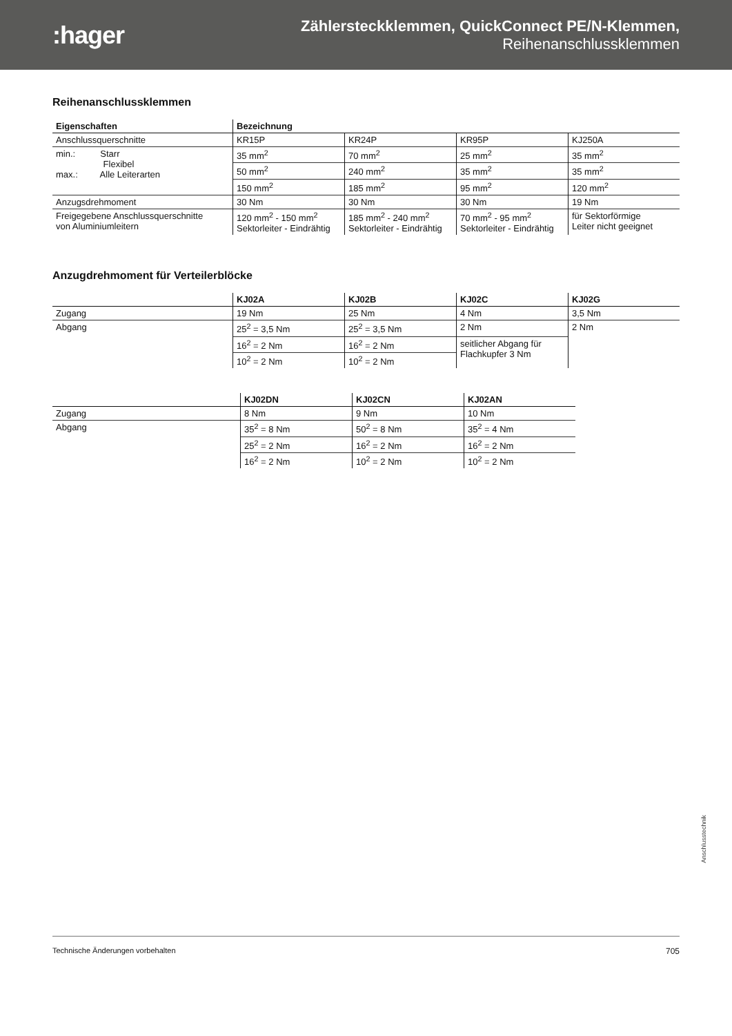:hager
Zählersteckklemmen, QuickConnect PE/N-Klemmen,
Reihenanschlussklemmen
Reihenanschlussklemmen
| Eigenschaften | Bezeichnung | | | |
| --- | --- | --- | --- | --- |
| Anschlussquerschnitte | KR15P | KR24P | KR95P | KJ250A |
| min.: Starr Flexibel max.: Alle Leiterarten | 35 mm<sup>2</sup> | 70 mm<sup>2</sup> | 25 mm<sup>2</sup> | 35 mm<sup>2</sup> |
| | 50 mm<sup>2</sup> | 240 mm<sup>2</sup> | 35 mm<sup>2</sup> | 35 mm<sup>2</sup> |
| | 150 mm<sup>2</sup> | 185 mm<sup>2</sup> | 95 mm<sup>2</sup> | 120 mm<sup>2</sup> |
| Anzugsdrehmoment | 30 Nm | 30 Nm | 30 Nm | 19 Nm |
| Freigegebene Anschlussquerschnitte von Aluminiumleitern | 120 mm<sup>2</sup> - 150 mm<sup>2</sup> Sektorleiter - Eindrähtig | 185 mm<sup>2</sup> - 240 mm<sup>2</sup> Sektorleiter - Eindrähtig | 70 mm<sup>2</sup> - 95 mm<sup>2</sup> Sektorleiter - Eindrähtig | für Sektorförmige Leiter nicht geeignet |
Anzugdrehmoment für Verteilerblöcke
| | KJ02A | KJ02B | KJ02C | KJ02G |
| --- | --- | --- | --- | --- |
| Zugang | 19 Nm | 25 Nm | 4 Nm | 3,5 Nm |
| Abgang | 25<sup>2</sup> = 3,5 Nm | 25<sup>2</sup> = 3,5 Nm | 2 Nm | 2 Nm |
| | 16<sup>2</sup> = 2 Nm | 16<sup>2</sup> = 2 Nm | seitlicher Abgang für Flachkupfer 3 Nm | |
| | 10<sup>2</sup> = 2 Nm | 10<sup>2</sup> = 2 Nm | | |
| | KJ02DN | KJ02CN | KJ02AN |
| --- | --- | --- | --- |
| Zugang | 8 Nm | 9 Nm | 10 Nm |
| Abgang | 35<sup>2</sup> = 8 Nm | 50<sup>2</sup> = 8 Nm | 35<sup>2</sup> = 4 Nm |
| | 25<sup>2</sup> = 2 Nm | 16<sup>2</sup> = 2 Nm | 16<sup>2</sup> = 2 Nm |
| | 16<sup>2</sup> = 2 Nm | 10<sup>2</sup> = 2 Nm | 10<sup>2</sup> = 2 Nm |
Anschlusstechnik
Technische Änderungen vorbehalten 705